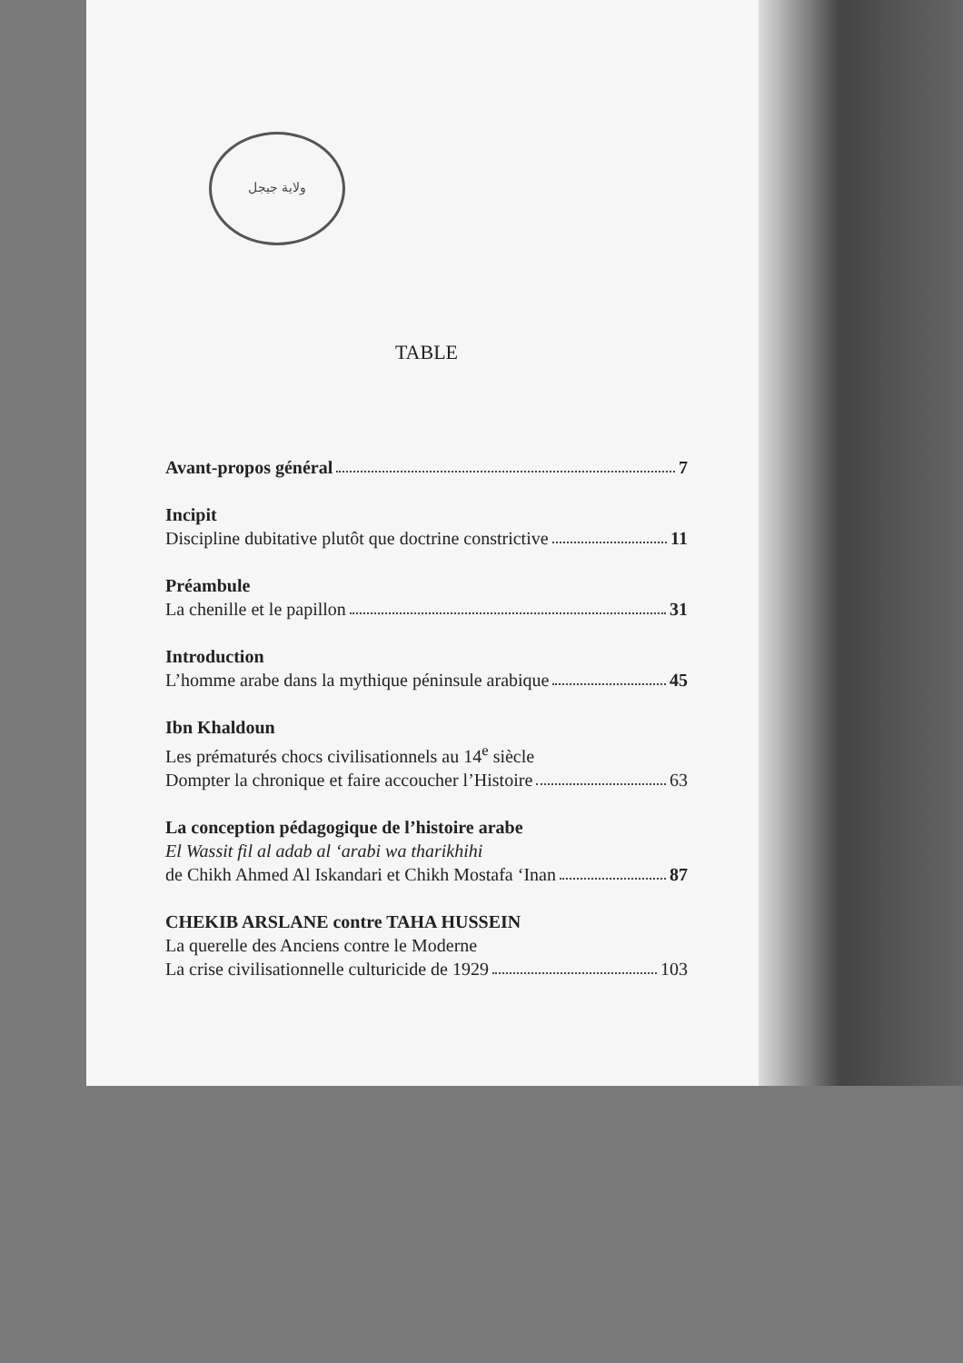ولاية جيجل
TABLE
Avant-propos général 7
Incipit
Discipline dubitative plutôt que doctrine constrictive 11
Préambule
La chenille et le papillon 31
Introduction
L’homme arabe dans la mythique péninsule arabique 45
Ibn Khaldoun
Les prématurés chocs civilisationnels au 14<sup>e</sup> siècle
Dompter la chronique et faire accoucher l’Histoire 63
La conception pédagogique de l’histoire arabe
El Wassit fil al adab al ‘arabi wa tharikhihi
de Chikh Ahmed Al Iskandari et Chikh Mostafa ‘Inan 87
CHEKIB ARSLANE contre TAHA HUSSEIN
La querelle des Anciens contre le Moderne
La crise civilisationnelle culturicide de 1929 103